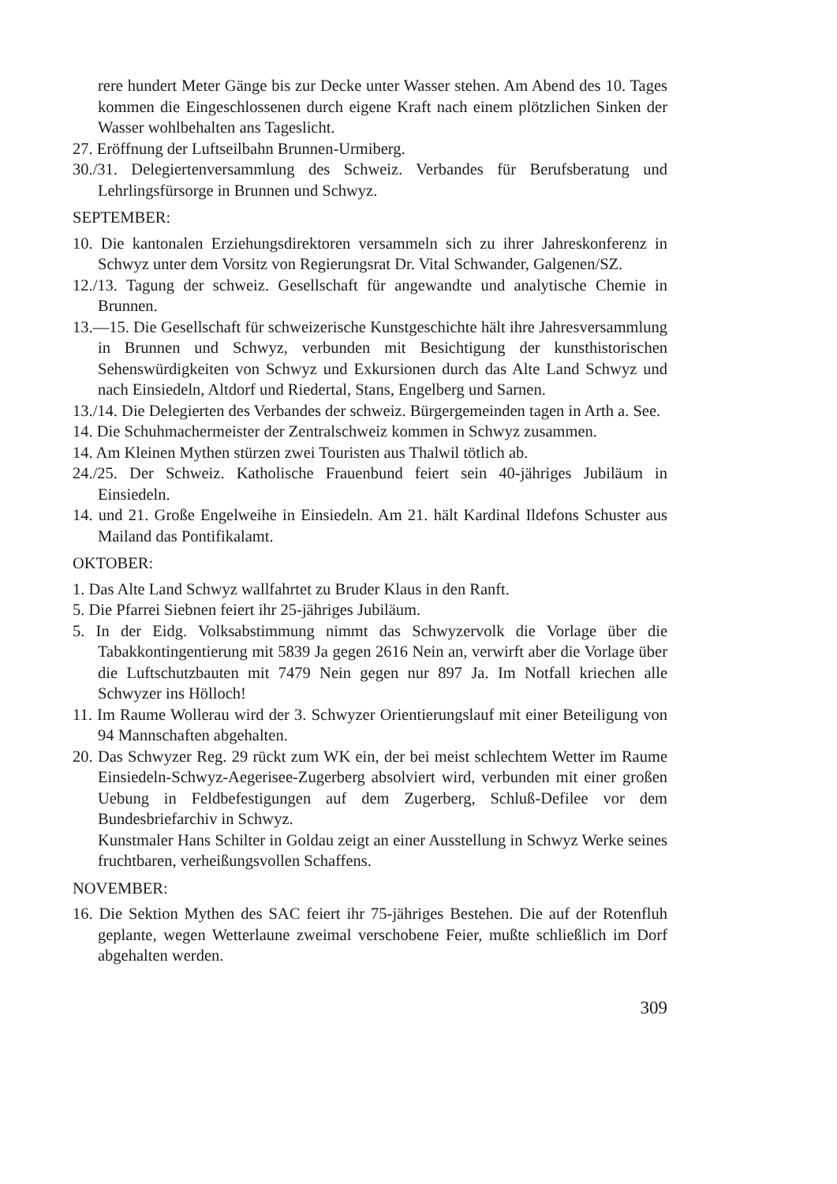rere hundert Meter Gänge bis zur Decke unter Wasser stehen. Am Abend des 10. Tages kommen die Eingeschlossenen durch eigene Kraft nach einem plötzlichen Sinken der Wasser wohlbehalten ans Tageslicht.
27. Eröffnung der Luftseilbahn Brunnen-Urmiberg.
30./31. Delegiertenversammlung des Schweiz. Verbandes für Berufsberatung und Lehrlingsfürsorge in Brunnen und Schwyz.
SEPTEMBER:
10. Die kantonalen Erziehungsdirektoren versammeln sich zu ihrer Jahreskonferenz in Schwyz unter dem Vorsitz von Regierungsrat Dr. Vital Schwander, Galgenen/SZ.
12./13. Tagung der schweiz. Gesellschaft für angewandte und analytische Chemie in Brunnen.
13.—15. Die Gesellschaft für schweizerische Kunstgeschichte hält ihre Jahresversammlung in Brunnen und Schwyz, verbunden mit Besichtigung der kunsthistorischen Sehenswürdigkeiten von Schwyz und Exkursionen durch das Alte Land Schwyz und nach Einsiedeln, Altdorf und Riedertal, Stans, Engelberg und Sarnen.
13./14. Die Delegierten des Verbandes der schweiz. Bürgergemeinden tagen in Arth a. See.
14. Die Schuhmachermeister der Zentralschweiz kommen in Schwyz zusammen.
14. Am Kleinen Mythen stürzen zwei Touristen aus Thalwil tötlich ab.
24./25. Der Schweiz. Katholische Frauenbund feiert sein 40-jähriges Jubiläum in Einsiedeln.
14. und 21. Große Engelweihe in Einsiedeln. Am 21. hält Kardinal Ildefons Schuster aus Mailand das Pontifikalamt.
OKTOBER:
1. Das Alte Land Schwyz wallfahrtet zu Bruder Klaus in den Ranft.
5. Die Pfarrei Siebnen feiert ihr 25-jähriges Jubiläum.
5. In der Eidg. Volksabstimmung nimmt das Schwyzervolk die Vorlage über die Tabakkontingentierung mit 5839 Ja gegen 2616 Nein an, verwirft aber die Vorlage über die Luftschutzbauten mit 7479 Nein gegen nur 897 Ja. Im Notfall kriechen alle Schwyzer ins Hölloch!
11. Im Raume Wollerau wird der 3. Schwyzer Orientierungslauf mit einer Beteiligung von 94 Mannschaften abgehalten.
20. Das Schwyzer Reg. 29 rückt zum WK ein, der bei meist schlechtem Wetter im Raume Einsiedeln-Schwyz-Aegerisee-Zugerberg absolviert wird, verbunden mit einer großen Uebung in Feldbefestigungen auf dem Zugerberg, Schluß-Defilee vor dem Bundesbriefarchiv in Schwyz.
Kunstmaler Hans Schilter in Goldau zeigt an einer Ausstellung in Schwyz Werke seines fruchtbaren, verheißungsvollen Schaffens.
NOVEMBER:
16. Die Sektion Mythen des SAC feiert ihr 75-jähriges Bestehen. Die auf der Rotenfluh geplante, wegen Wetterlaune zweimal verschobene Feier, mußte schließlich im Dorf abgehalten werden.
309